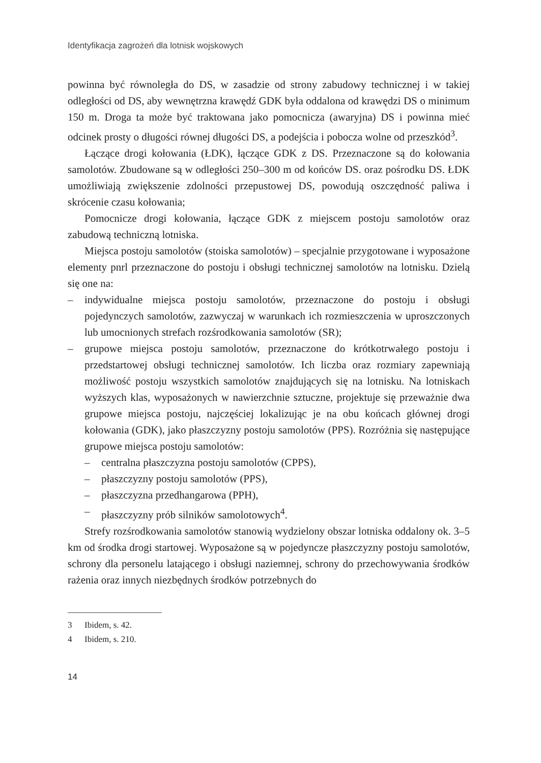Identyfikacja zagrożeń dla lotnisk wojskowych
powinna być równoległa do DS, w zasadzie od strony zabudowy technicznej i w takiej odległości od DS, aby wewnętrzna krawędź GDK była oddalona od krawędzi DS o minimum 150 m. Droga ta może być traktowana jako pomocnicza (awaryjna) DS i powinna mieć odcinek prosty o długości równej długości DS, a podejścia i pobocza wolne od przeszkód<sup>3</sup>.
Łączące drogi kołowania (ŁDK), łączące GDK z DS. Przeznaczone są do kołowania samolotów. Zbudowane są w odległości 250–300 m od końców DS. oraz pośrodku DS. ŁDK umożliwiają zwiększenie zdolności przepustowej DS, powodują oszczędność paliwa i skrócenie czasu kołowania;
Pomocnicze drogi kołowania, łączące GDK z miejscem postoju samolotów oraz zabudową techniczną lotniska.
Miejsca postoju samolotów (stoiska samolotów) – specjalnie przygotowane i wyposażone elementy pnrl przeznaczone do postoju i obsługi technicznej samolotów na lotnisku. Dzielą się one na:
– indywidualne miejsca postoju samolotów, przeznaczone do postoju i obsługi pojedynczych samolotów, zazwyczaj w warunkach ich rozmieszczenia w uproszczonych lub umocnionych strefach rozśrodkowania samolotów (SR);
– grupowe miejsca postoju samolotów, przeznaczone do krótkotrwałego postoju i przedstartowej obsługi technicznej samolotów. Ich liczba oraz rozmiary zapewniają możliwość postoju wszystkich samolotów znajdujących się na lotnisku. Na lotniskach wyższych klas, wyposażonych w nawierzchnie sztuczne, projektuje się przeważnie dwa grupowe miejsca postoju, najczęściej lokalizując je na obu końcach głównej drogi kołowania (GDK), jako płaszczyzny postoju samolotów (PPS). Rozróżnia się następujące grupowe miejsca postoju samolotów:
– centralna płaszczyzna postoju samolotów (CPPS),
– płaszczyzny postoju samolotów (PPS),
– płaszczyzna przedhangarowa (PPH),
– płaszczyzny prób silników samolotowych<sup>4</sup>.
Strefy rozśrodkowania samolotów stanowią wydzielony obszar lotniska oddalony ok. 3–5 km od środka drogi startowej. Wyposażone są w pojedyncze płaszczyzny postoju samolotów, schrony dla personelu latającego i obsługi naziemnej, schrony do przechowywania środków rażenia oraz innych niezbędnych środków potrzebnych do
3 Ibidem, s. 42.
4 Ibidem, s. 210.
14